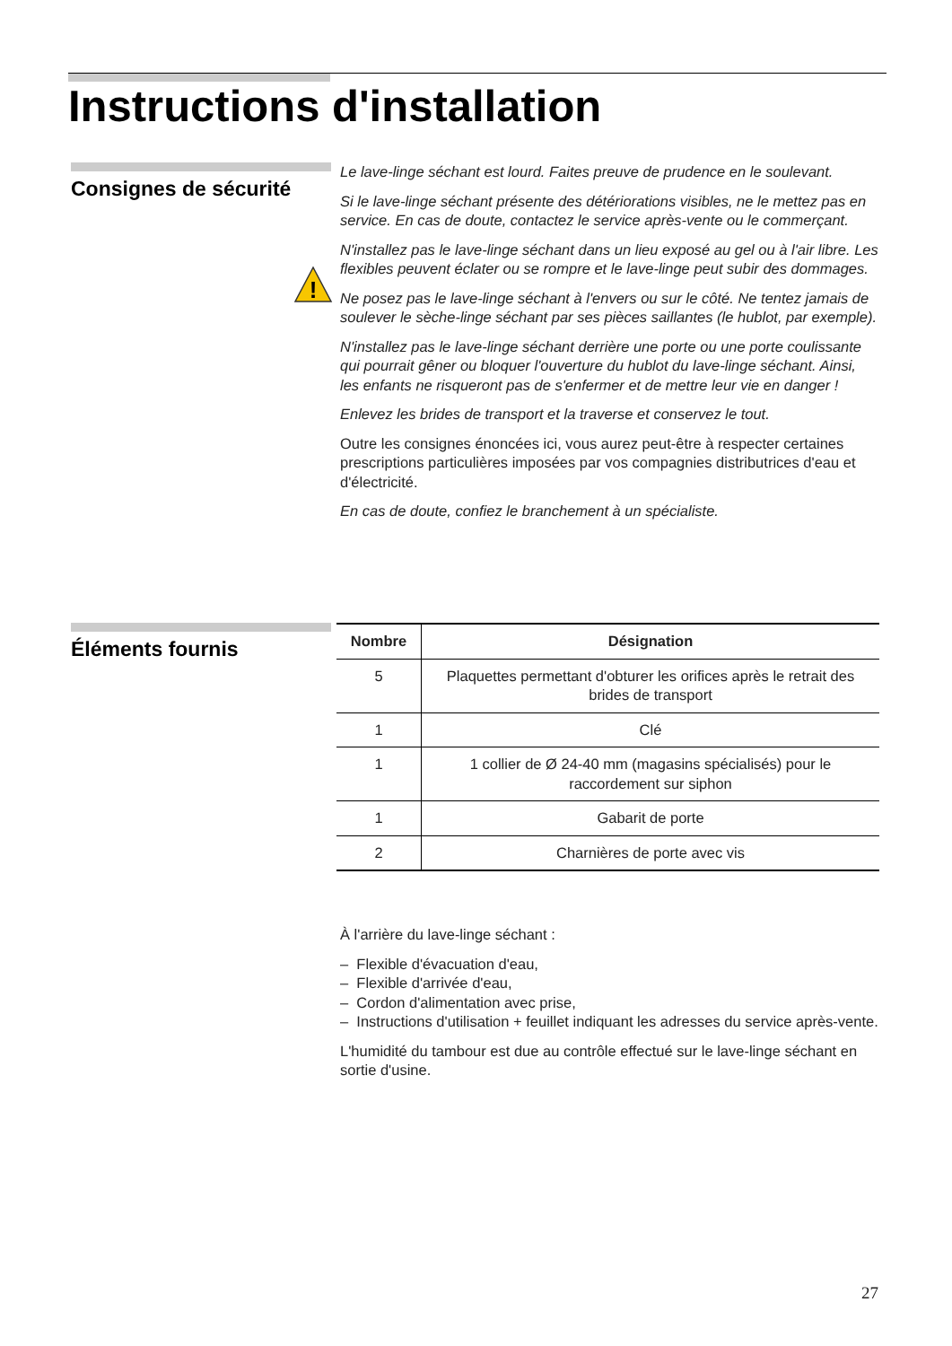Instructions d'installation
Consignes de sécurité
!
Le lave-linge séchant est lourd. Faites preuve de prudence en le soulevant.
Si le lave-linge séchant présente des détériorations visibles, ne le mettez pas en service. En cas de doute, contactez le service après-vente ou le commerçant.
N'installez pas le lave-linge séchant dans un lieu exposé au gel ou à l'air libre. Les flexibles peuvent éclater ou se rompre et le lave-linge peut subir des dommages.
Ne posez pas le lave-linge séchant à l'envers ou sur le côté. Ne tentez jamais de soulever le sèche-linge séchant par ses pièces saillantes (le hublot, par exemple).
N'installez pas le lave-linge séchant derrière une porte ou une porte coulissante qui pourrait gêner ou bloquer l'ouverture du hublot du lave-linge séchant. Ainsi, les enfants ne risqueront pas de s'enfermer et de mettre leur vie en danger !
Enlevez les brides de transport et la traverse et conservez le tout.
Outre les consignes énoncées ici, vous aurez peut-être à respecter certaines prescriptions particulières imposées par vos compagnies distributrices d'eau et d'électricité.
En cas de doute, confiez le branchement à un spécialiste.
Éléments fournis
| Nombre | Désignation |
| --- | --- |
| 5 | Plaquettes permettant d'obturer les orifices après le retrait des brides de transport |
| 1 | Clé |
| 1 | 1 collier de Ø 24-40 mm (magasins spécialisés) pour le raccordement sur siphon |
| 1 | Gabarit de porte |
| 2 | Charnières de porte avec vis |
À l'arrière du lave-linge séchant :
– Flexible d'évacuation d'eau,
– Flexible d'arrivée d'eau,
– Cordon d'alimentation avec prise,
– Instructions d'utilisation + feuillet indiquant les adresses du service après-vente.
L'humidité du tambour est due au contrôle effectué sur le lave-linge séchant en sortie d'usine.
27